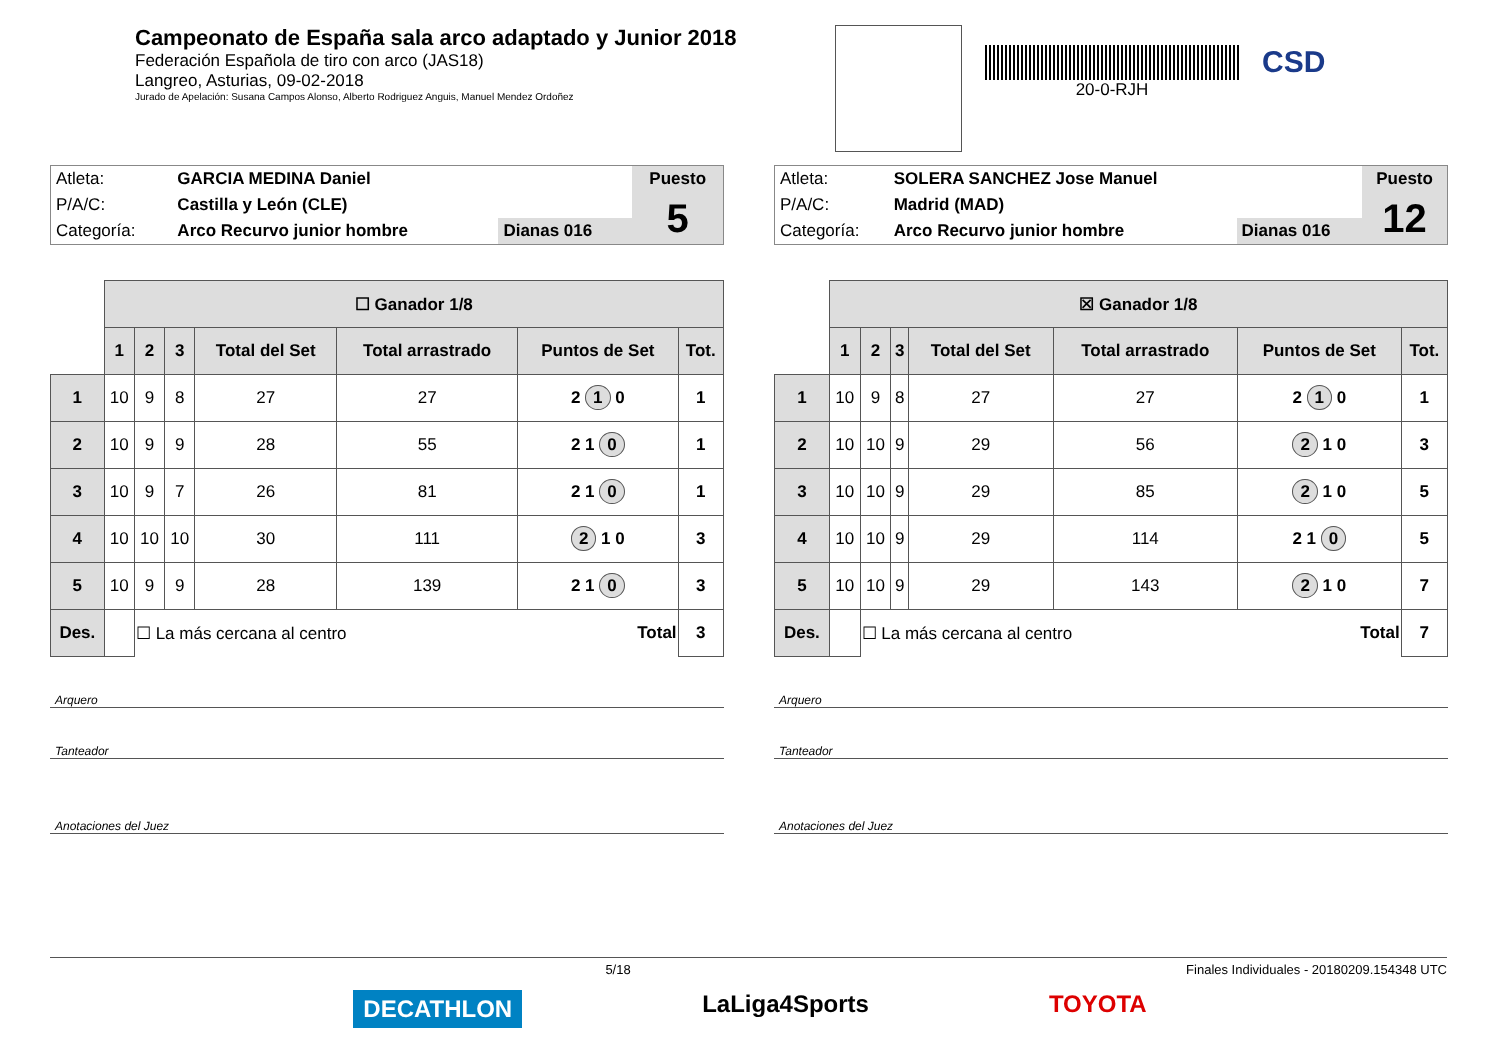Campeonato de España sala arco adaptado y Junior 2018
Federación Española de tiro con arco (JAS18)
Langreo, Asturias, 09-02-2018
Jurado de Apelación: Susana Campos Alonso, Alberto Rodriguez Anguis, Manuel Mendez Ordoñez
20-0-RJH
CSD
| Atleta: | GARCIA MEDINA Daniel | | Puesto |
| P/A/C: | Castilla y León (CLE) | | 5 |
| Categoría: | Arco Recurvo junior hombre | Dianas 016 | |
| | ☐ Ganador 1/8 | | | | | | |
| | 1 | 2 | 3 | Total del Set | Total arrastrado | Puntos de Set | Tot. |
| 1 | 10 | 9 | 8 | 27 | 27 | 2 1 0 | 1 |
| 2 | 10 | 9 | 9 | 28 | 55 | 2 1 0 | 1 |
| 3 | 10 | 9 | 7 | 26 | 81 | 2 1 0 | 1 |
| 4 | 10 | 10 | 10 | 30 | 111 | 2 1 0 | 3 |
| 5 | 10 | 9 | 9 | 28 | 139 | 2 1 0 | 3 |
| Des. | | ☐ La más cercana al centro | | | | Total | 3 |
Arquero
Tanteador
Anotaciones del Juez
| Atleta: | SOLERA SANCHEZ Jose Manuel | | Puesto |
| P/A/C: | Madrid (MAD) | | 12 |
| Categoría: | Arco Recurvo junior hombre | Dianas 016 | |
| | ☒ Ganador 1/8 | | | | | | |
| | 1 | 2 | 3 | Total del Set | Total arrastrado | Puntos de Set | Tot. |
| 1 | 10 | 9 | 8 | 27 | 27 | 2 1 0 | 1 |
| 2 | 10 | 10 | 9 | 29 | 56 | 2 1 0 | 3 |
| 3 | 10 | 10 | 9 | 29 | 85 | 2 1 0 | 5 |
| 4 | 10 | 10 | 9 | 29 | 114 | 2 1 0 | 5 |
| 5 | 10 | 10 | 9 | 29 | 143 | 2 1 0 | 7 |
| Des. | | ☐ La más cercana al centro | | | | Total | 7 |
Arquero
Tanteador
Anotaciones del Juez
5/18 Finales Individuales - 20180209.154348 UTC
DECATHLON LaLiga4Sports TOYOTA